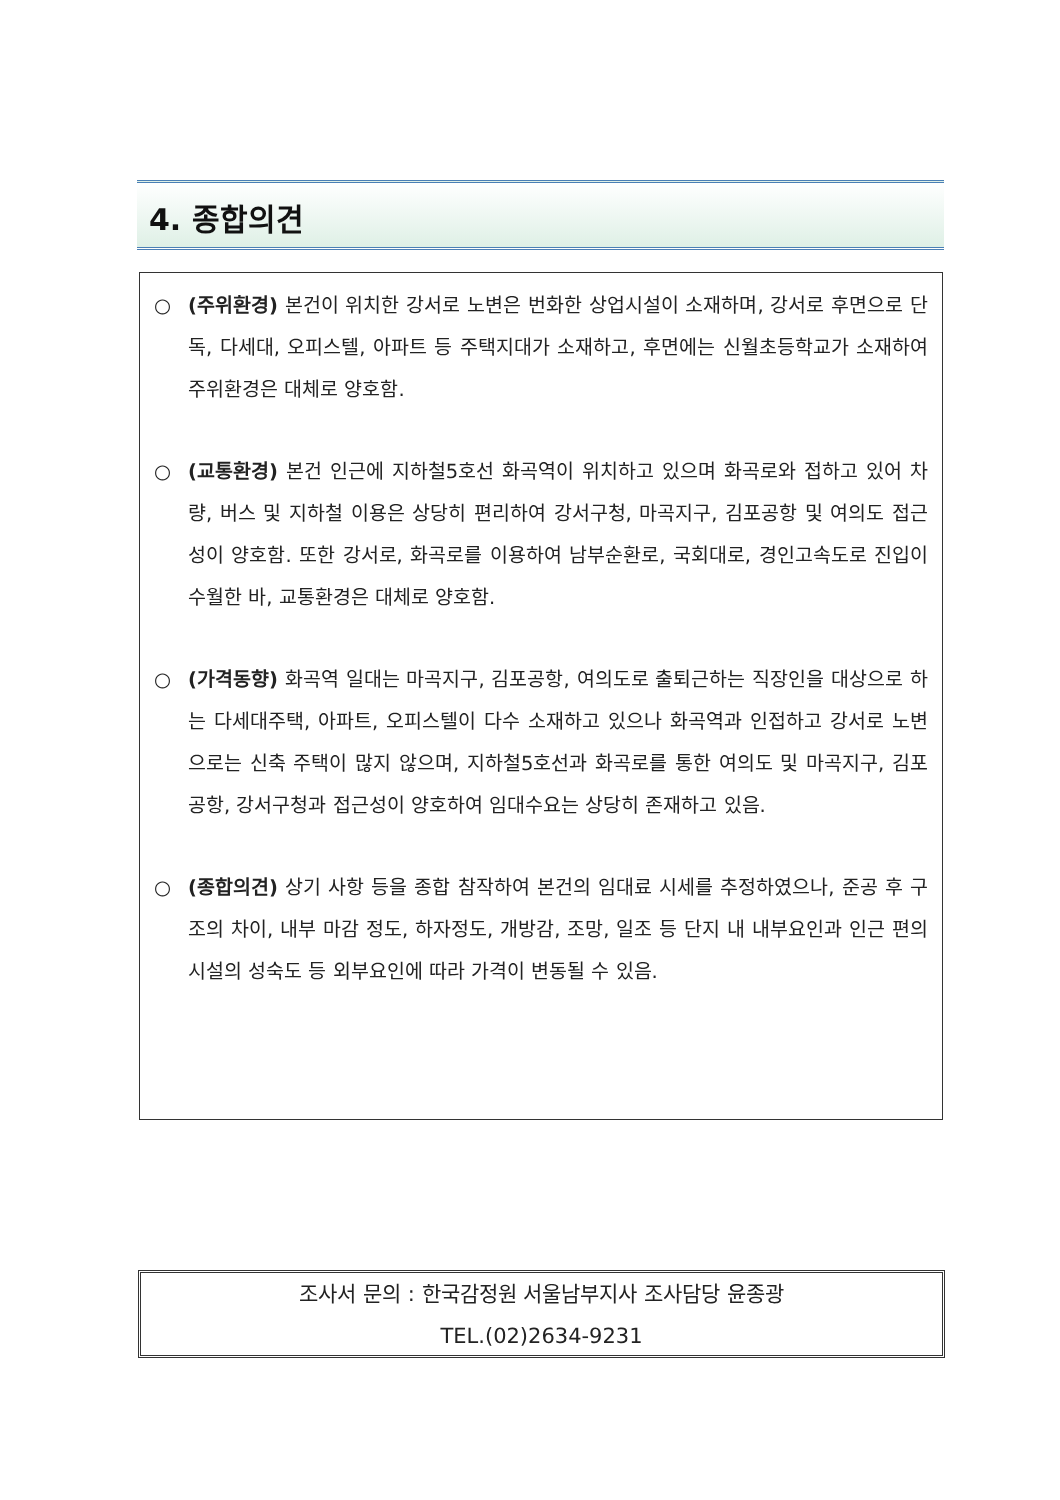4. 종합의견
○ (주위환경) 본건이 위치한 강서로 노변은 번화한 상업시설이 소재하며, 강서로 후면으로 단독, 다세대, 오피스텔, 아파트 등 주택지대가 소재하고, 후면에는 신월초등학교가 소재하여 주위환경은 대체로 양호함.
○ (교통환경) 본건 인근에 지하철5호선 화곡역이 위치하고 있으며 화곡로와 접하고 있어 차량, 버스 및 지하철 이용은 상당히 편리하여 강서구청, 마곡지구, 김포공항 및 여의도 접근성이 양호함. 또한 강서로, 화곡로를 이용하여 남부순환로, 국회대로, 경인고속도로 진입이 수월한 바, 교통환경은 대체로 양호함.
○ (가격동향) 화곡역 일대는 마곡지구, 김포공항, 여의도로 출퇴근하는 직장인을 대상으로 하는 다세대주택, 아파트, 오피스텔이 다수 소재하고 있으나 화곡역과 인접하고 강서로 노변으로는 신축 주택이 많지 않으며, 지하철5호선과 화곡로를 통한 여의도 및 마곡지구, 김포공항, 강서구청과 접근성이 양호하여 임대수요는 상당히 존재하고 있음.
○ (종합의견) 상기 사항 등을 종합 참작하여 본건의 임대료 시세를 추정하였으나, 준공 후 구조의 차이, 내부 마감 정도, 하자정도, 개방감, 조망, 일조 등 단지 내 내부요인과 인근 편의시설의 성숙도 등 외부요인에 따라 가격이 변동될 수 있음.
조사서 문의 : 한국감정원 서울남부지사 조사담당 윤종광
TEL.(02)2634-9231